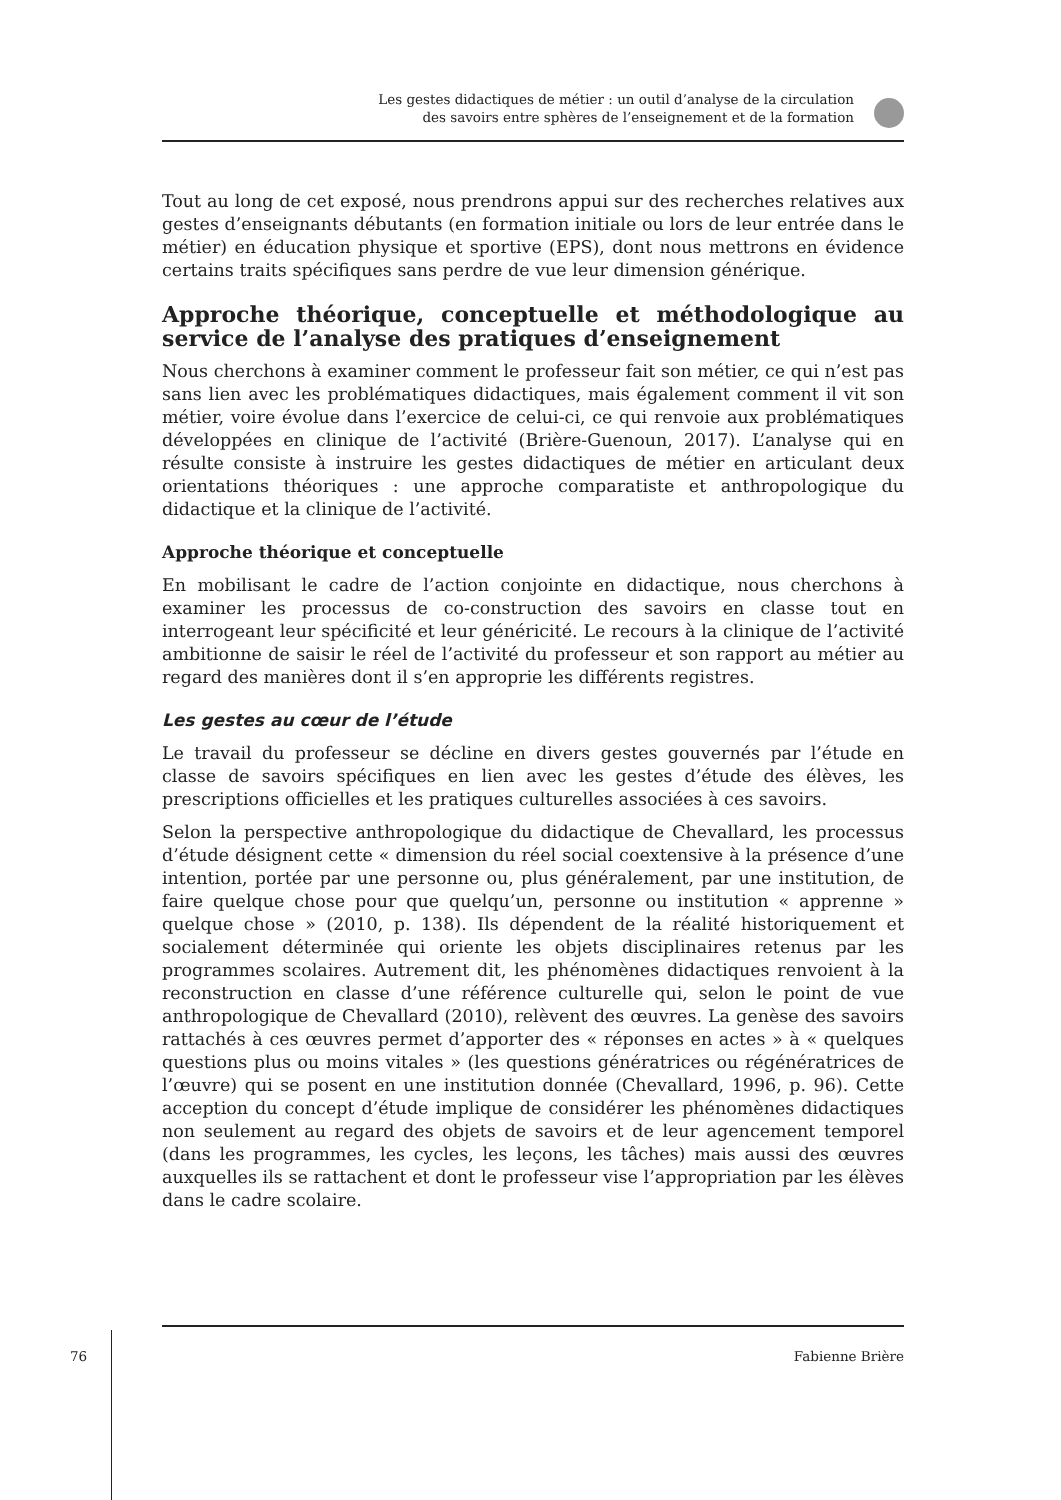Les gestes didactiques de métier : un outil d’analyse de la circulation
des savoirs entre sphères de l’enseignement et de la formation
Tout au long de cet exposé, nous prendrons appui sur des recherches relatives aux gestes d’enseignants débutants (en formation initiale ou lors de leur entrée dans le métier) en éducation physique et sportive (EPS), dont nous mettrons en évidence certains traits spécifiques sans perdre de vue leur dimension générique.
Approche théorique, conceptuelle et méthodologique au service de l’analyse des pratiques d’enseignement
Nous cherchons à examiner comment le professeur fait son métier, ce qui n’est pas sans lien avec les problématiques didactiques, mais également comment il vit son métier, voire évolue dans l’exercice de celui-ci, ce qui renvoie aux problématiques développées en clinique de l’activité (Brière-Guenoun, 2017). L’analyse qui en résulte consiste à instruire les gestes didactiques de métier en articulant deux orientations théoriques : une approche comparatiste et anthropologique du didactique et la clinique de l’activité.
Approche théorique et conceptuelle
En mobilisant le cadre de l’action conjointe en didactique, nous cherchons à examiner les processus de co-construction des savoirs en classe tout en interrogeant leur spécificité et leur généricité. Le recours à la clinique de l’activité ambitionne de saisir le réel de l’activité du professeur et son rapport au métier au regard des manières dont il s’en approprie les différents registres.
Les gestes au cœur de l’étude
Le travail du professeur se décline en divers gestes gouvernés par l’étude en classe de savoirs spécifiques en lien avec les gestes d’étude des élèves, les prescriptions officielles et les pratiques culturelles associées à ces savoirs.
Selon la perspective anthropologique du didactique de Chevallard, les processus d’étude désignent cette « dimension du réel social coextensive à la présence d’une intention, portée par une personne ou, plus généralement, par une institution, de faire quelque chose pour que quelqu’un, personne ou institution « apprenne » quelque chose » (2010, p. 138). Ils dépendent de la réalité historiquement et socialement déterminée qui oriente les objets disciplinaires retenus par les programmes scolaires. Autrement dit, les phénomènes didactiques renvoient à la reconstruction en classe d’une référence culturelle qui, selon le point de vue anthropologique de Chevallard (2010), relèvent des œuvres. La genèse des savoirs rattachés à ces œuvres permet d’apporter des « réponses en actes » à « quelques questions plus ou moins vitales » (les questions génératrices ou régénératrices de l’œuvre) qui se posent en une institution donnée (Chevallard, 1996, p. 96). Cette acception du concept d’étude implique de considérer les phénomènes didactiques non seulement au regard des objets de savoirs et de leur agencement temporel (dans les programmes, les cycles, les leçons, les tâches) mais aussi des œuvres auxquelles ils se rattachent et dont le professeur vise l’appropriation par les élèves dans le cadre scolaire.
76 Fabienne Brière